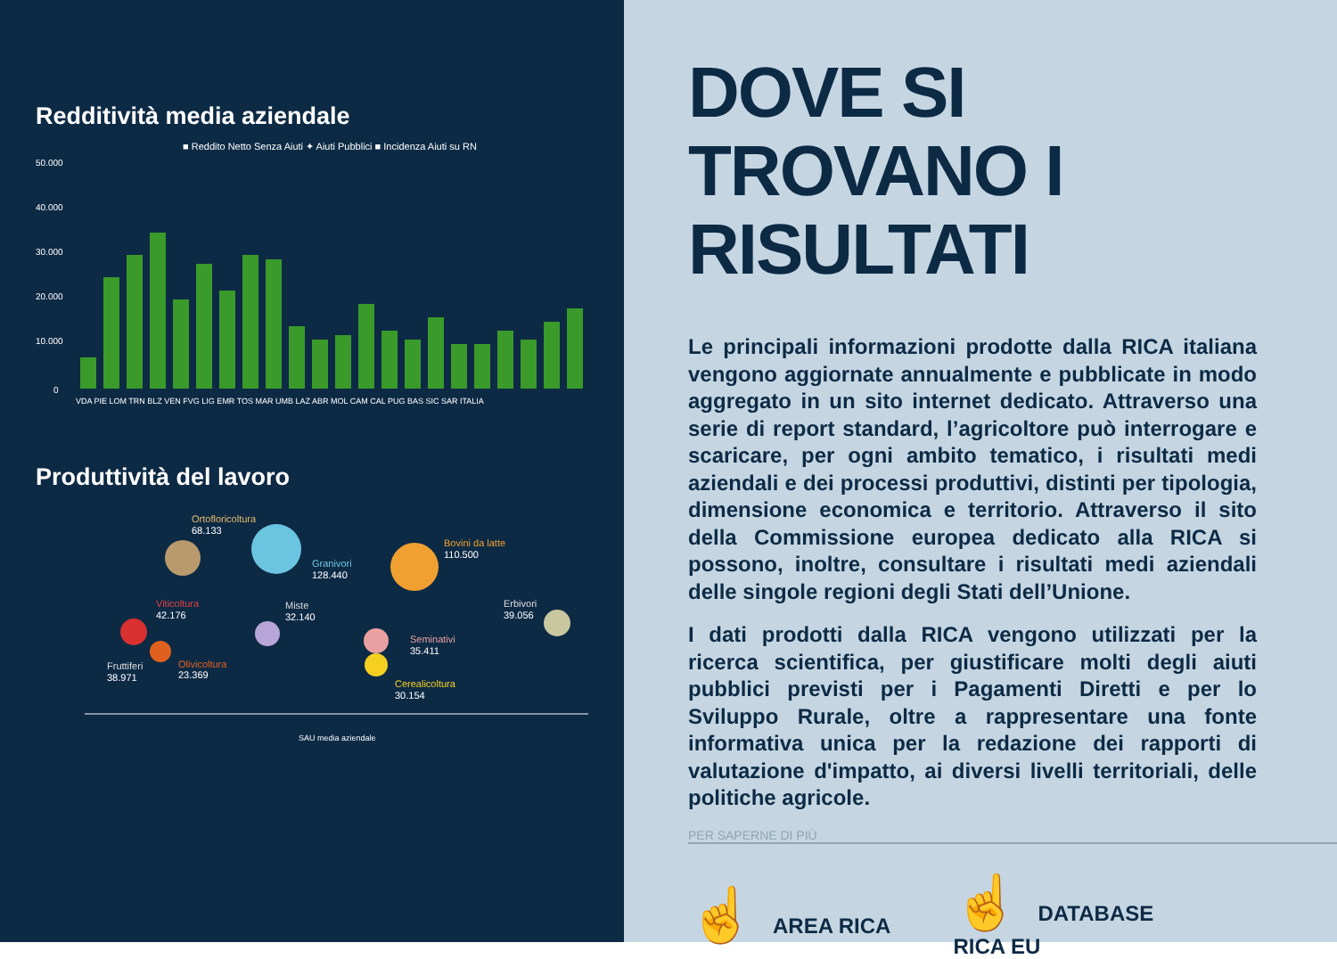Redditività media aziendale
■ Reddito Netto Senza Aiuti ✦ Aiuti Pubblici ■ Incidenza Aiuti su RN
50.000
40.000
30.000
20.000
10.000
0
VDA PIE LOM TRN BLZ VEN FVG LIG EMR TOS MAR UMB LAZ ABR MOL CAM CAL PUG BAS SIC SAR ITALIA
Produttività del lavoro
Ortofloricoltura
68.133
Granivori
128.440
Bovini da latte
110.500
Erbivori
39.056
Viticoltura
42.176
Miste
32.140
Olivicoltura
23.369
Fruttiferi
38.971
Seminativi
35.411
Cerealicoltura
30.154
SAU media aziendale
DOVE SI TROVANO I RISULTATI
Le principali informazioni prodotte dalla RICA italiana vengono aggiornate annualmente e pubblicate in modo aggregato in un sito internet dedicato. Attraverso una serie di report standard, l’agricoltore può interrogare e scaricare, per ogni ambito tematico, i risultati medi aziendali e dei processi produttivi, distinti per tipologia, dimensione economica e territorio. Attraverso il sito della Commissione europea dedicato alla RICA si possono, inoltre, consultare i risultati medi aziendali delle singole regioni degli Stati dell’Unione.
I dati prodotti dalla RICA vengono utilizzati per la ricerca scientifica, per giustificare molti degli aiuti pubblici previsti per i Pagamenti Diretti e per lo Sviluppo Rurale, oltre a rappresentare una fonte informativa unica per la redazione dei rapporti di valutazione d'impatto, ai diversi livelli territoriali, delle politiche agricole.
PER SAPERNE DI PIÙ
☝ AREA RICA
☝ DATABASE
RICA EU